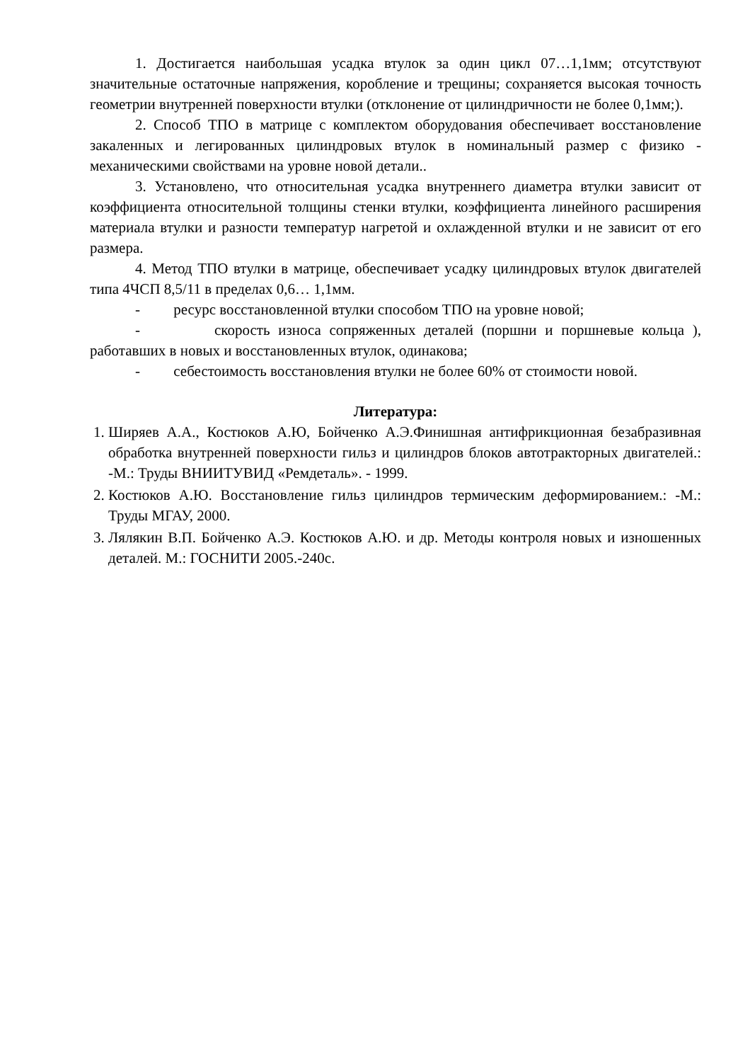1. Достигается наибольшая усадка втулок за один цикл 07…1,1мм; отсутствуют значительные остаточные напряжения, коробление и трещины; сохраняется высокая точность геометрии внутренней поверхности втулки (отклонение от цилиндричности не более 0,1мм;).
2. Способ ТПО в матрице с комплектом оборудования обеспечивает восстановление закаленных и легированных цилиндровых втулок в номинальный размер с физико - механическими свойствами на уровне новой детали..
3. Установлено, что относительная усадка внутреннего диаметра втулки зависит от коэффициента относительной толщины стенки втулки, коэффициента линейного расширения материала втулки и разности температур нагретой и охлажденной втулки и не зависит от его размера.
4. Метод ТПО втулки в матрице, обеспечивает усадку цилиндровых втулок двигателей типа 4ЧСП 8,5/11 в пределах 0,6… 1,1мм.
- ресурс восстановленной втулки способом ТПО на уровне новой;
- скорость износа сопряженных деталей (поршни и поршневые кольца ), работавших в новых и восстановленных втулок, одинакова;
- себестоимость восстановления втулки не более 60% от стоимости новой.
Литература:
1. Ширяев А.А., Костюков А.Ю, Бойченко А.Э.Финишная антифрикционная безабразивная обработка внутренней поверхности гильз и цилиндров блоков автотракторных двигателей.: -М.: Труды ВНИИТУВИД «Ремдеталь». - 1999.
2. Костюков А.Ю. Восстановление гильз цилиндров термическим деформированием.: -М.: Труды МГАУ, 2000.
3. Лялякин В.П. Бойченко А.Э. Костюков А.Ю. и др. Методы контроля новых и изношенных деталей. М.: ГОСНИТИ 2005.-240с.